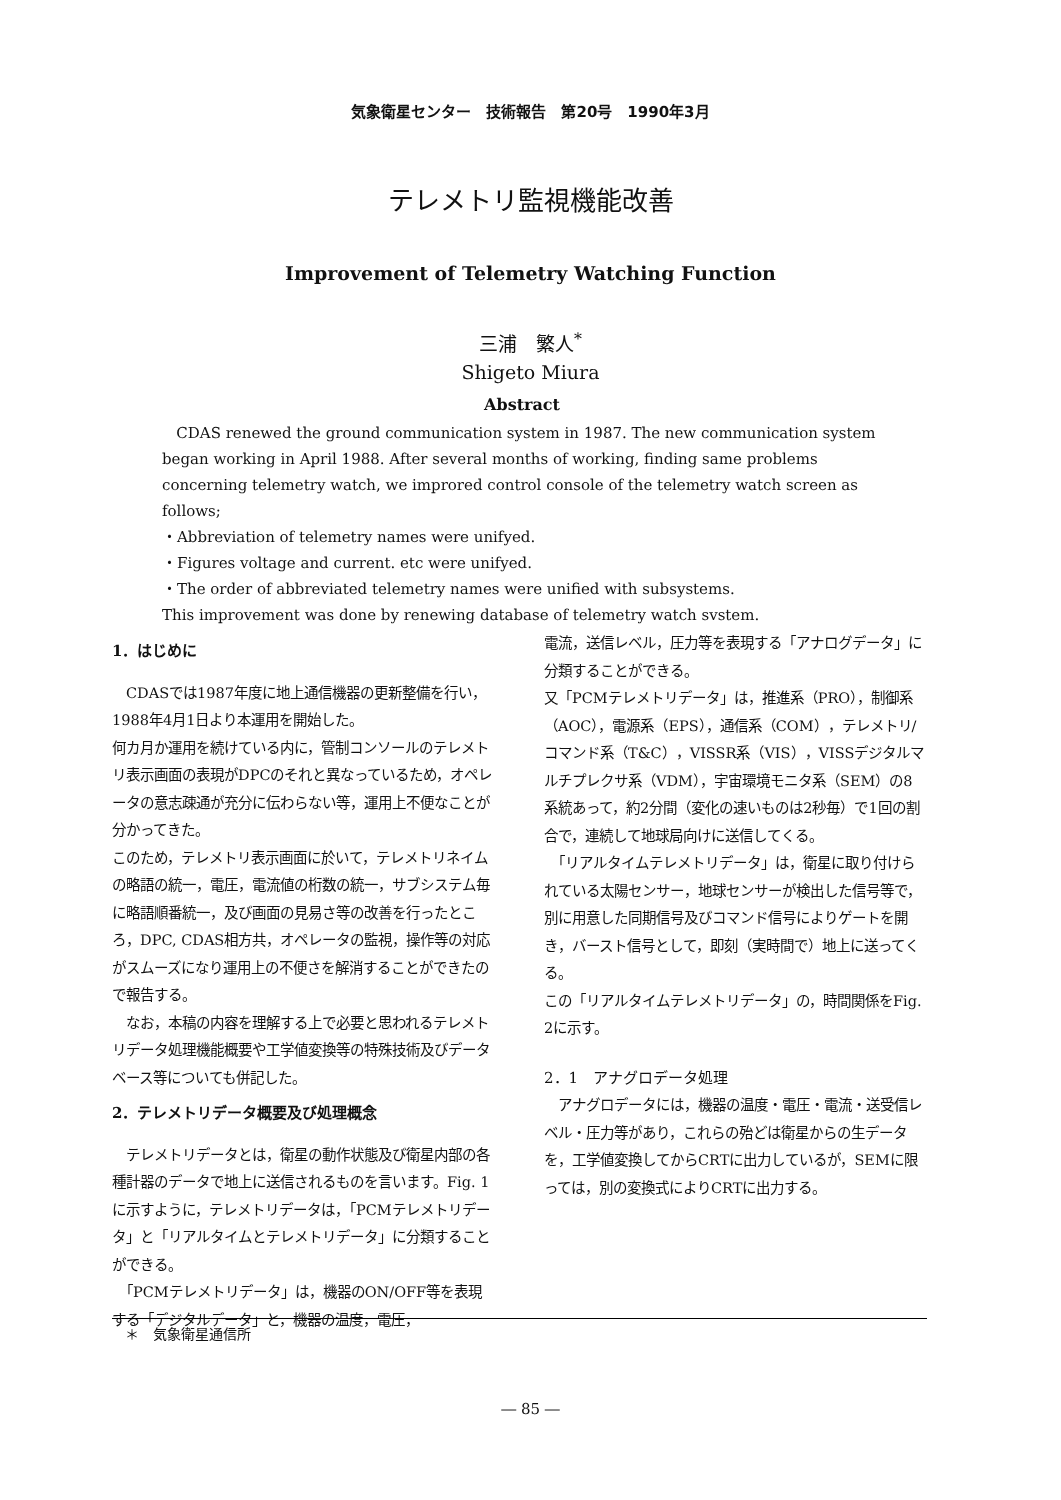気象衛星センター　技術報告　第20号　1990年3月
テレメトリ監視機能改善
Improvement of Telemetry Watching Function
三浦　繁人<sup>*</sup>
Shigeto Miura
Abstract
CDAS renewed the ground communication system in 1987. The new communication system began working in April 1988. After several months of working, finding same problems concerning telemetry watch, we improred control console of the telemetry watch screen as follows;
・Abbreviation of telemetry names were unifyed.
・Figures voltage and current. etc were unifyed.
・The order of abbreviated telemetry names were unified with subsystems.
This improvement was done by renewing database of telemetry watch svstem.
1．はじめに
　CDASでは1987年度に地上通信機器の更新整備を行い，1988年4月1日より本運用を開始した。
何カ月か運用を続けている内に，管制コンソールのテレメトリ表示画面の表現がDPCのそれと異なっているため，オペレータの意志疎通が充分に伝わらない等，運用上不便なことが分かってきた。
このため，テレメトリ表示画面に於いて，テレメトリネイムの略語の統一，電圧，電流値の桁数の統一，サブシステム毎に略語順番統一，及び画面の見易さ等の改善を行ったところ，DPC, CDAS相方共，オペレータの監視，操作等の対応がスムーズになり運用上の不便さを解消することができたので報告する。
　なお，本稿の内容を理解する上で必要と思われるテレメトリデータ処理機能概要や工学値変換等の特殊技術及びデータベース等についても併記した。
2．テレメトリデータ概要及び処理概念
　テレメトリデータとは，衛星の動作状態及び衛星内部の各種計器のデータで地上に送信されるものを言います。Fig. 1に示すように，テレメトリデータは，「PCMテレメトリデータ」と「リアルタイムとテレメトリデータ」に分類することができる。
　「PCMテレメトリデータ」は，機器のON/OFF等を表現する「デジタルデータ」と，機器の温度，電圧，
電流，送信レベル，圧力等を表現する「アナログデータ」に分類することができる。
又「PCMテレメトリデータ」は，推進系（PRO），制御系（AOC），電源系（EPS），通信系（COM），テレメトリ/コマンド系（T&C），VISSR系（VIS），VISSデジタルマルチプレクサ系（VDM），宇宙環境モニタ系（SEM）の8系統あって，約2分間（変化の速いものは2秒毎）で1回の割合で，連続して地球局向けに送信してくる。
　「リアルタイムテレメトリデータ」は，衛星に取り付けられている太陽センサー，地球センサーが検出した信号等で，別に用意した同期信号及びコマンド信号によりゲートを開き，バースト信号として，即刻（実時間で）地上に送ってくる。
この「リアルタイムテレメトリデータ」の，時間関係をFig. 2に示す。
2．1　アナグロデータ処理
　アナグロデータには，機器の温度・電圧・電流・送受信レベル・圧力等があり，これらの殆どは衛星からの生データを，工学値変換してからCRTに出力しているが，SEMに限っては，別の変換式によりCRTに出力する。
＊　気象衛星通信所
― 85 ―